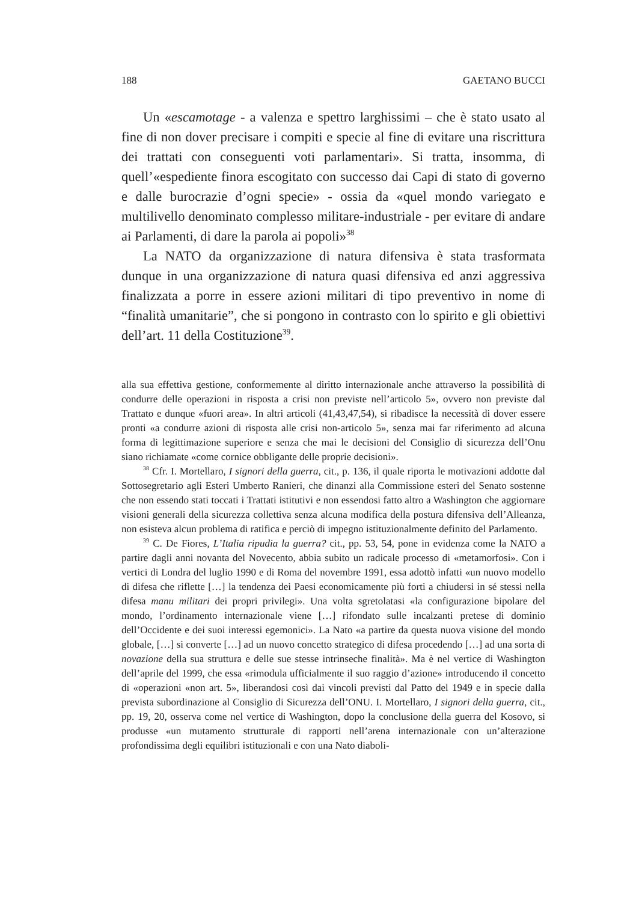188 GAETANO BUCCI
Un «escamotage - a valenza e spettro larghissimi – che è stato usato al fine di non dover precisare i compiti e specie al fine di evitare una riscrittura dei trattati con conseguenti voti parlamentari». Si tratta, insomma, di quell’«espediente finora escogitato con successo dai Capi di stato di governo e dalle burocrazie d’ogni specie» - ossia da «quel mondo variegato e multilivello denominato complesso militare-industriale - per evitare di andare ai Parlamenti, di dare la parola ai popoli»<sup>38</sup>
La NATO da organizzazione di natura difensiva è stata trasformata dunque in una organizzazione di natura quasi difensiva ed anzi aggressiva finalizzata a porre in essere azioni militari di tipo preventivo in nome di “finalità umanitarie”, che si pongono in contrasto con lo spirito e gli obiettivi dell’art. 11 della Costituzione<sup>39</sup>.
alla sua effettiva gestione, conformemente al diritto internazionale anche attraverso la possibilità di condurre delle operazioni in risposta a crisi non previste nell’articolo 5», ovvero non previste dal Trattato e dunque «fuori area». In altri articoli (41,43,47,54), si ribadisce la necessità di dover essere pronti «a condurre azioni di risposta alle crisi non-articolo 5», senza mai far riferimento ad alcuna forma di legittimazione superiore e senza che mai le decisioni del Consiglio di sicurezza dell’Onu siano richiamate «come cornice obbligante delle proprie decisioni».
<sup>38</sup> Cfr. I. Mortellaro, I signori della guerra, cit., p. 136, il quale riporta le motivazioni addotte dal Sottosegretario agli Esteri Umberto Ranieri, che dinanzi alla Commissione esteri del Senato sostenne che non essendo stati toccati i Trattati istitutivi e non essendosi fatto altro a Washington che aggiornare visioni generali della sicurezza collettiva senza alcuna modifica della postura difensiva dell’Alleanza, non esisteva alcun problema di ratifica e perciò di impegno istituzionalmente definito del Parlamento.
<sup>39</sup> C. De Fiores, L’Italia ripudia la guerra? cit., pp. 53, 54, pone in evidenza come la NATO a partire dagli anni novanta del Novecento, abbia subito un radicale processo di «metamorfosi». Con i vertici di Londra del luglio 1990 e di Roma del novembre 1991, essa adottò infatti «un nuovo modello di difesa che riflette […] la tendenza dei Paesi economicamente più forti a chiudersi in sé stessi nella difesa manu militari dei propri privilegi». Una volta sgretolatasi «la configurazione bipolare del mondo, l’ordinamento internazionale viene […] rifondato sulle incalzanti pretese di dominio dell’Occidente e dei suoi interessi egemonici». La Nato «a partire da questa nuova visione del mondo globale, […] si converte […] ad un nuovo concetto strategico di difesa procedendo […] ad una sorta di novazione della sua struttura e delle sue stesse intrinseche finalità». Ma è nel vertice di Washington dell’aprile del 1999, che essa «rimodula ufficialmente il suo raggio d’azione» introducendo il concetto di «operazioni «non art. 5», liberandosi così dai vincoli previsti dal Patto del 1949 e in specie dalla prevista subordinazione al Consiglio di Sicurezza dell’ONU. I. Mortellaro, I signori della guerra, cit., pp. 19, 20, osserva come nel vertice di Washington, dopo la conclusione della guerra del Kosovo, si produsse «un mutamento strutturale di rapporti nell’arena internazionale con un’alterazione profondissima degli equilibri istituzionali e con una Nato diaboli-